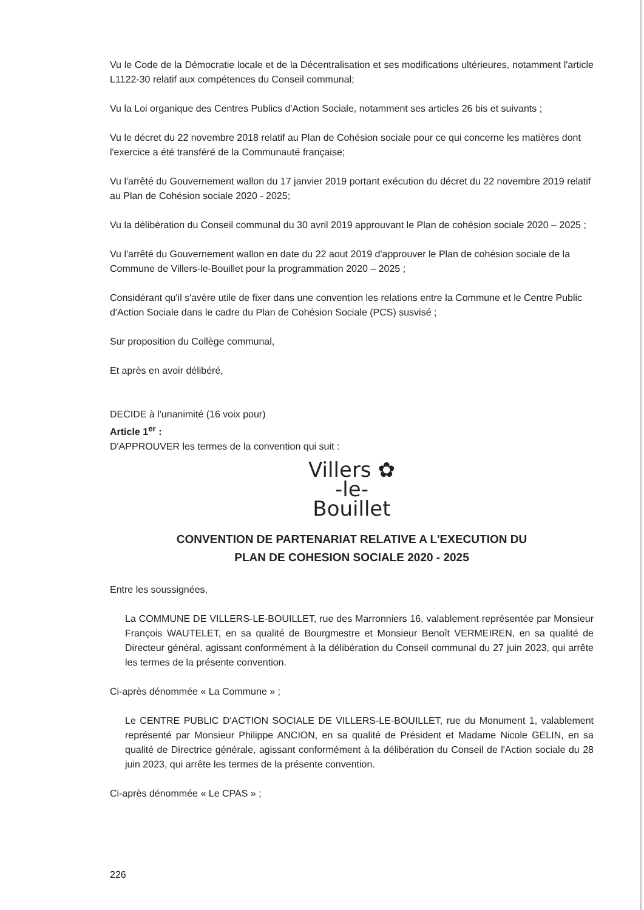Vu le Code de la Démocratie locale et de la Décentralisation et ses modifications ultérieures, notamment l'article L1122-30 relatif aux compétences du Conseil communal;
Vu la Loi organique des Centres Publics d'Action Sociale, notamment ses articles 26 bis et suivants ;
Vu le décret du 22 novembre 2018 relatif au Plan de Cohésion sociale pour ce qui concerne les matières dont l'exercice a été transféré de la Communauté française;
Vu l'arrêté du Gouvernement wallon du 17 janvier 2019 portant exécution du décret du 22 novembre 2019 relatif au Plan de Cohésion sociale 2020 - 2025;
Vu la délibération du Conseil communal du 30 avril 2019 approuvant le Plan de cohésion sociale 2020 – 2025 ;
Vu l'arrêté du Gouvernement wallon en date du 22 aout 2019 d'approuver le Plan de cohésion sociale de la Commune de Villers-le-Bouillet pour la programmation 2020 – 2025 ;
Considérant qu'il s'avère utile de fixer dans une convention les relations entre la Commune et le Centre Public d'Action Sociale dans le cadre du Plan de Cohésion Sociale (PCS) susvisé ;
Sur proposition du Collège communal,
Et après en avoir délibéré,
DECIDE à l'unanimité (16 voix pour)
Article 1<sup>er</sup> :
D'APPROUVER les termes de la convention qui suit :
Villers ✿
-le-
Bouillet
CONVENTION DE PARTENARIAT RELATIVE A L'EXECUTION DU
PLAN DE COHESION SOCIALE 2020 - 2025
Entre les soussignées,
La COMMUNE DE VILLERS-LE-BOUILLET, rue des Marronniers 16, valablement représentée par Monsieur François WAUTELET, en sa qualité de Bourgmestre et Monsieur Benoît VERMEIREN, en sa qualité de Directeur général, agissant conformément à la délibération du Conseil communal du 27 juin 2023, qui arrête les termes de la présente convention.
Ci-après dénommée « La Commune » ;
Le CENTRE PUBLIC D'ACTION SOCIALE DE VILLERS-LE-BOUILLET, rue du Monument 1, valablement représenté par Monsieur Philippe ANCION, en sa qualité de Président et Madame Nicole GELIN, en sa qualité de Directrice générale, agissant conformément à la délibération du Conseil de l'Action sociale du 28 juin 2023, qui arrête les termes de la présente convention.
Ci-après dénommée « Le CPAS » ;
226